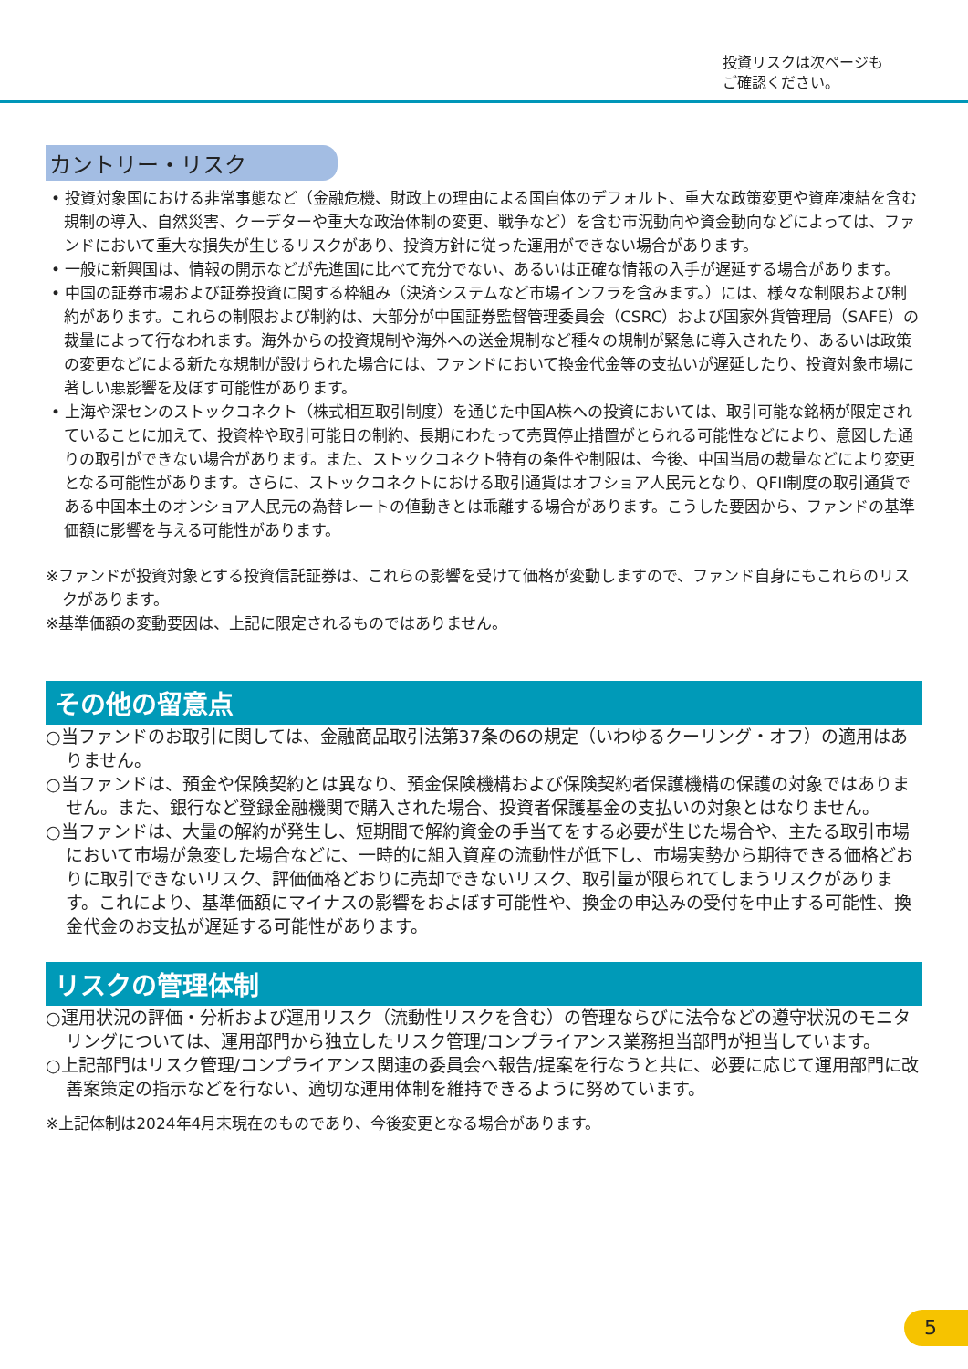投資リスクは次ページも
ご確認ください。
カントリー・リスク
• 投資対象国における非常事態など（金融危機、財政上の理由による国自体のデフォルト、重大な政策変更や資産凍結を含む規制の導入、自然災害、クーデターや重大な政治体制の変更、戦争など）を含む市況動向や資金動向などによっては、ファンドにおいて重大な損失が生じるリスクがあり、投資方針に従った運用ができない場合があります。
• 一般に新興国は、情報の開示などが先進国に比べて充分でない、あるいは正確な情報の入手が遅延する場合があります。
• 中国の証券市場および証券投資に関する枠組み（決済システムなど市場インフラを含みます。）には、様々な制限および制約があります。これらの制限および制約は、大部分が中国証券監督管理委員会（CSRC）および国家外貨管理局（SAFE）の裁量によって行なわれます。海外からの投資規制や海外への送金規制など種々の規制が緊急に導入されたり、あるいは政策の変更などによる新たな規制が設けられた場合には、ファンドにおいて換金代金等の支払いが遅延したり、投資対象市場に著しい悪影響を及ぼす可能性があります。
• 上海や深センのストックコネクト（株式相互取引制度）を通じた中国A株への投資においては、取引可能な銘柄が限定されていることに加えて、投資枠や取引可能日の制約、長期にわたって売買停止措置がとられる可能性などにより、意図した通りの取引ができない場合があります。また、ストックコネクト特有の条件や制限は、今後、中国当局の裁量などにより変更となる可能性があります。さらに、ストックコネクトにおける取引通貨はオフショア人民元となり、QFII制度の取引通貨である中国本土のオンショア人民元の為替レートの値動きとは乖離する場合があります。こうした要因から、ファンドの基準価額に影響を与える可能性があります。
※ファンドが投資対象とする投資信託証券は、これらの影響を受けて価格が変動しますので、ファンド自身にもこれらのリスクがあります。
※基準価額の変動要因は、上記に限定されるものではありません。
その他の留意点
○当ファンドのお取引に関しては、金融商品取引法第37条の6の規定（いわゆるクーリング・オフ）の適用はありません。
○当ファンドは、預金や保険契約とは異なり、預金保険機構および保険契約者保護機構の保護の対象ではありません。また、銀行など登録金融機関で購入された場合、投資者保護基金の支払いの対象とはなりません。
○当ファンドは、大量の解約が発生し、短期間で解約資金の手当てをする必要が生じた場合や、主たる取引市場において市場が急変した場合などに、一時的に組入資産の流動性が低下し、市場実勢から期待できる価格どおりに取引できないリスク、評価価格どおりに売却できないリスク、取引量が限られてしまうリスクがあります。これにより、基準価額にマイナスの影響をおよぼす可能性や、換金の申込みの受付を中止する可能性、換金代金のお支払が遅延する可能性があります。
リスクの管理体制
○運用状況の評価・分析および運用リスク（流動性リスクを含む）の管理ならびに法令などの遵守状況のモニタリングについては、運用部門から独立したリスク管理/コンプライアンス業務担当部門が担当しています。
○上記部門はリスク管理/コンプライアンス関連の委員会へ報告/提案を行なうと共に、必要に応じて運用部門に改善案策定の指示などを行ない、適切な運用体制を維持できるように努めています。
※上記体制は2024年4月末現在のものであり、今後変更となる場合があります。
5